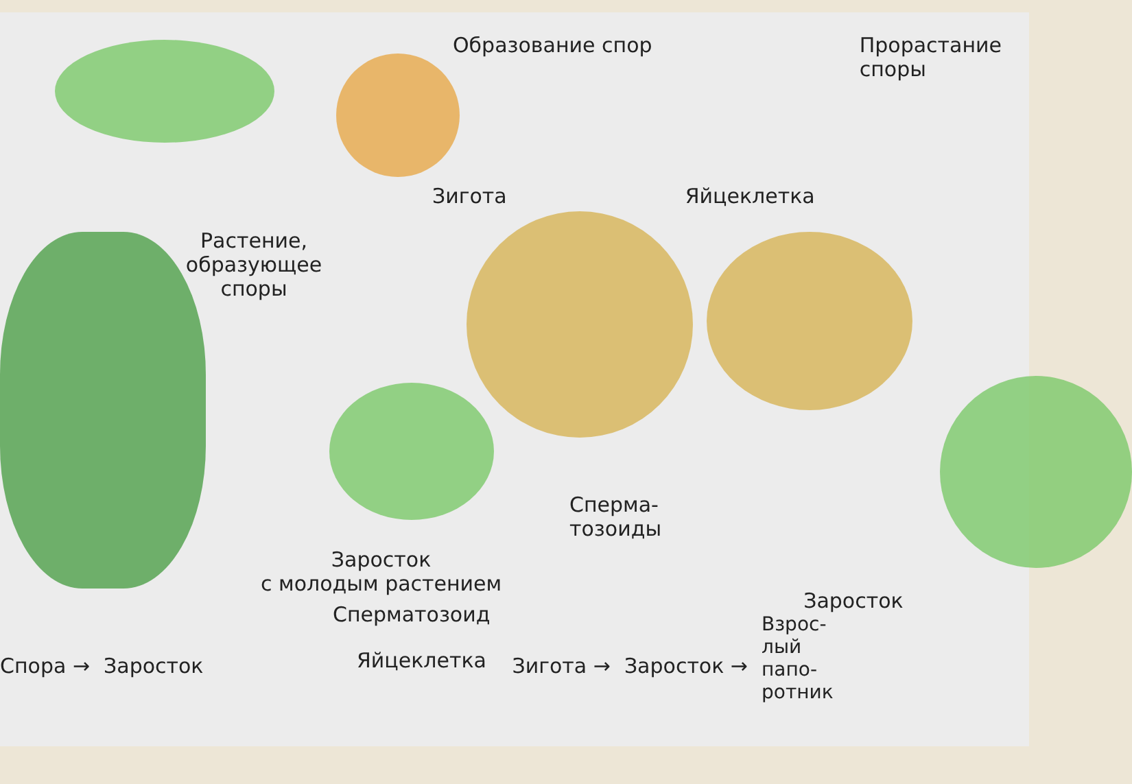Образование спор Прорастание
споры
Зигота Яйцеклетка
Растение,
образующее
споры
Сперма-
тозоиды
Заросток
с молодым растением
Заросток
Сперматозоид
Спора → Заросток Зигота → Заросток → Взрос-
лый
папо-
ротник
Яйцеклетка